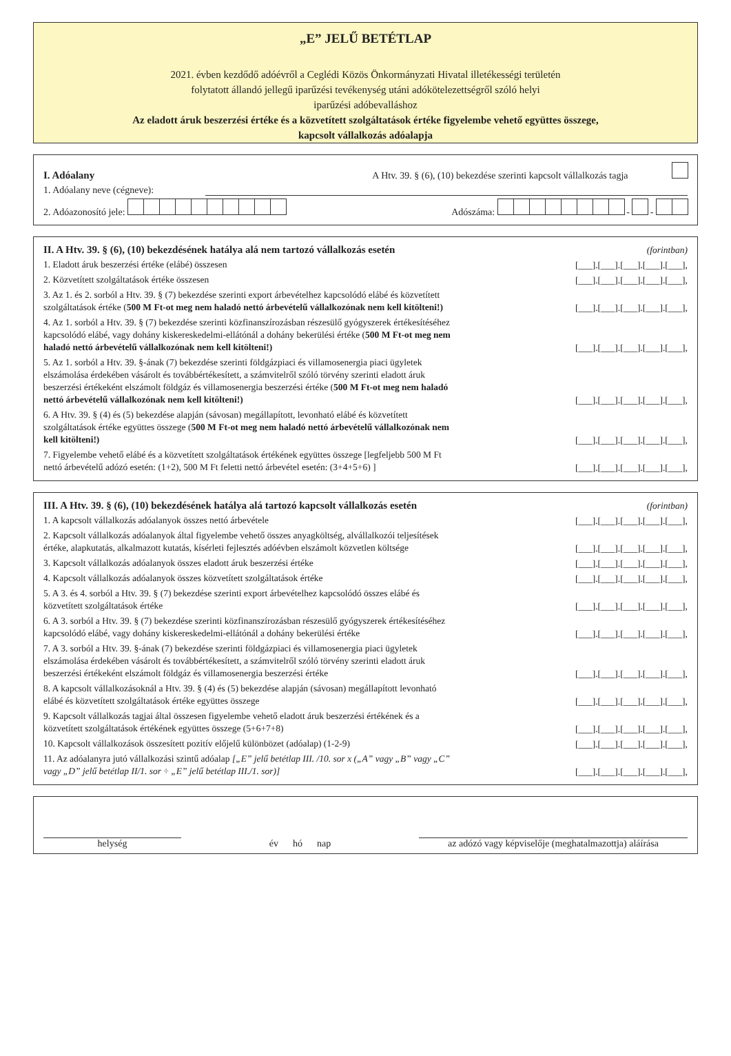„E” JELŰ BETÉTLAP
2021. évben kezdődő adóévről a Ceglédi Közös Önkormányzati Hivatal illetékességi területén
folytatott állandó jellegű iparűzési tevékenység utáni adókötelezettségről szóló helyi
iparűzési adóbevalláshoz
Az eladott áruk beszerzési értéke és a közvetített szolgáltatások értéke figyelembe vehető együttes összege,
kapcsolt vállalkozás adóalapja
I. Adóalany A Htv. 39. § (6), (10) bekezdése szerinti kapcsolt vállalkozás tagja
1. Adóalany neve (cégneve):
2. Adóazonosító jele: Adószáma: - -
II. A Htv. 39. § (6), (10) bekezdésének hatálya alá nem tartozó vállalkozás esetén (forintban)
1. Eladott áruk beszerzési értéke (elábé) összesen [___].[___].[___].[___].[___],
2. Közvetített szolgáltatások értéke összesen [___].[___].[___].[___].[___],
3. Az 1. és 2. sorból a Htv. 39. § (7) bekezdése szerinti export árbevételhez kapcsolódó elábé és közvetített szolgáltatások értéke (500 M Ft-ot meg nem haladó nettó árbevételű vállalkozónak nem kell kitölteni!) [___].[___].[___].[___].[___],
4. Az 1. sorból a Htv. 39. § (7) bekezdése szerinti közfinanszírozásban részesülő gyógyszerek értékesítéséhez kapcsolódó elábé, vagy dohány kiskereskedelmi-ellátónál a dohány bekerülési értéke (500 M Ft-ot meg nem haladó nettó árbevételű vállalkozónak nem kell kitölteni!) [___].[___].[___].[___].[___],
5. Az 1. sorból a Htv. 39. §-ának (7) bekezdése szerinti földgázpiaci és villamosenergia piaci ügyletek elszámolása érdekében vásárolt és továbbértékesített, a számvitelről szóló törvény szerinti eladott áruk beszerzési értékeként elszámolt földgáz és villamosenergia beszerzési értéke (500 M Ft-ot meg nem haladó nettó árbevételű vállalkozónak nem kell kitölteni!) [___].[___].[___].[___].[___],
6. A Htv. 39. § (4) és (5) bekezdése alapján (sávosan) megállapított, levonható elábé és közvetített szolgáltatások értéke együttes összege (500 M Ft-ot meg nem haladó nettó árbevételű vállalkozónak nem kell kitölteni!) [___].[___].[___].[___].[___],
7. Figyelembe vehető elábé és a közvetített szolgáltatások értékének együttes összege [legfeljebb 500 M Ft nettó árbevételű adózó esetén: (1+2), 500 M Ft feletti nettó árbevétel esetén: (3+4+5+6) ] [___].[___].[___].[___].[___],
III. A Htv. 39. § (6), (10) bekezdésének hatálya alá tartozó kapcsolt vállalkozás esetén (forintban)
1. A kapcsolt vállalkozás adóalanyok összes nettó árbevétele [___].[___].[___].[___].[___],
2. Kapcsolt vállalkozás adóalanyok által figyelembe vehető összes anyagköltség, alvállalkozói teljesítések értéke, alapkutatás, alkalmazott kutatás, kísérleti fejlesztés adóévben elszámolt közvetlen költsége [___].[___].[___].[___].[___],
3. Kapcsolt vállalkozás adóalanyok összes eladott áruk beszerzési értéke [___].[___].[___].[___].[___],
4. Kapcsolt vállalkozás adóalanyok összes közvetített szolgáltatások értéke [___].[___].[___].[___].[___],
5. A 3. és 4. sorból a Htv. 39. § (7) bekezdése szerinti export árbevételhez kapcsolódó összes elábé és közvetített szolgáltatások értéke [___].[___].[___].[___].[___],
6. A 3. sorból a Htv. 39. § (7) bekezdése szerinti közfinanszírozásban részesülő gyógyszerek értékesítéséhez kapcsolódó elábé, vagy dohány kiskereskedelmi-ellátónál a dohány bekerülési értéke [___].[___].[___].[___].[___],
7. A 3. sorból a Htv. 39. §-ának (7) bekezdése szerinti földgázpiaci és villamosenergia piaci ügyletek elszámolása érdekében vásárolt és továbbértékesített, a számvitelről szóló törvény szerinti eladott áruk beszerzési értékeként elszámolt földgáz és villamosenergia beszerzési értéke [___].[___].[___].[___].[___],
8. A kapcsolt vállalkozásoknál a Htv. 39. § (4) és (5) bekezdése alapján (sávosan) megállapított levonható elábé és közvetített szolgáltatások értéke együttes összege [___].[___].[___].[___].[___],
9. Kapcsolt vállalkozás tagjai által összesen figyelembe vehető eladott áruk beszerzési értékének és a közvetített szolgáltatások értékének együttes összege (5+6+7+8) [___].[___].[___].[___].[___],
10. Kapcsolt vállalkozások összesített pozitív előjelű különbözet (adóalap) (1-2-9) [___].[___].[___].[___].[___],
11. Az adóalanyra jutó vállalkozási szintű adóalap [„E” jelű betétlap III. /10. sor x („A” vagy „B” vagy „C” vagy „D” jelű betétlap II/1. sor ÷ „E” jelű betétlap III./1. sor)] [___].[___].[___].[___].[___],
helység év hó nap az adózó vagy képviselője (meghatalmazottja) aláírása